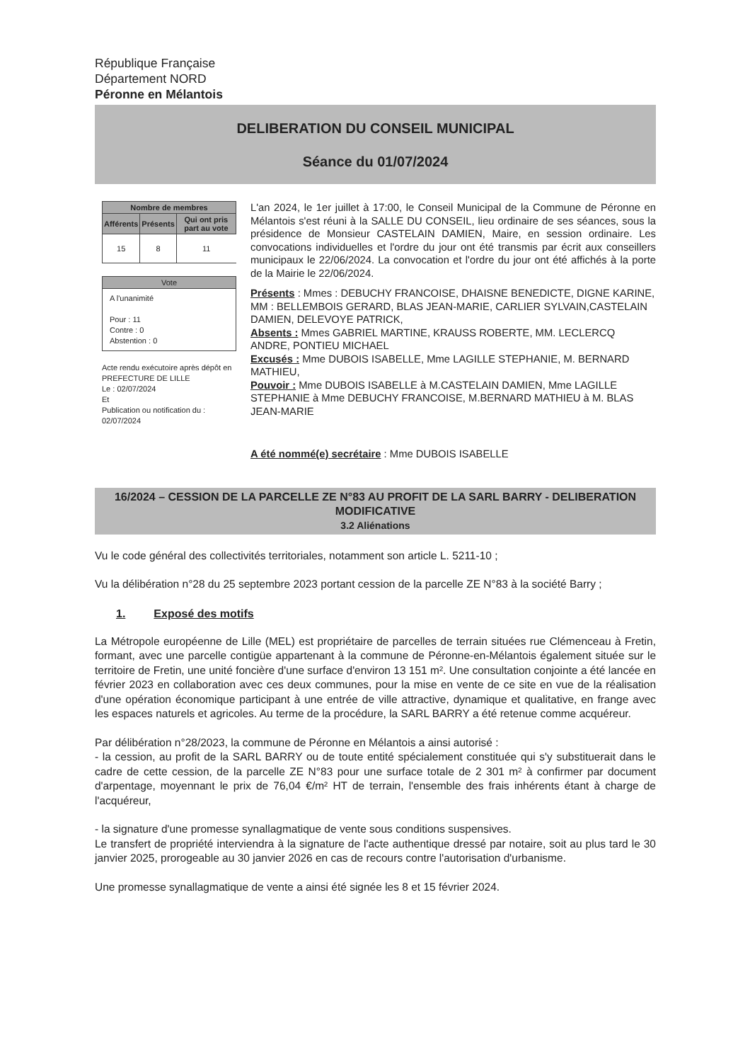République Française
Département NORD
Péronne en Mélantois
DELIBERATION DU CONSEIL MUNICIPAL
Séance du 01/07/2024
| Nombre de membres | | |
| --- | --- | --- |
| Afférents | Présents | Qui ont pris part au vote |
| 15 | 8 | 11 |
Vote
A l'unanimité
Pour : 11
Contre : 0
Abstention : 0
Acte rendu exécutoire après dépôt en PREFECTURE DE LILLE
Le : 02/07/2024
Et
Publication ou notification du :
02/07/2024
L'an 2024, le 1er juillet à 17:00, le Conseil Municipal de la Commune de Péronne en Mélantois s'est réuni à la SALLE DU CONSEIL, lieu ordinaire de ses séances, sous la présidence de Monsieur CASTELAIN DAMIEN, Maire, en session ordinaire. Les convocations individuelles et l'ordre du jour ont été transmis par écrit aux conseillers municipaux le 22/06/2024. La convocation et l'ordre du jour ont été affichés à la porte de la Mairie le 22/06/2024.
Présents : Mmes : DEBUCHY FRANCOISE, DHAISNE BENEDICTE, DIGNE KARINE, MM : BELLEMBOIS GERARD, BLAS JEAN-MARIE, CARLIER SYLVAIN,CASTELAIN DAMIEN, DELEVOYE PATRICK,
Absents : Mmes GABRIEL MARTINE, KRAUSS ROBERTE, MM. LECLERCQ ANDRE, PONTIEU MICHAEL
Excusés : Mme DUBOIS ISABELLE, Mme LAGILLE STEPHANIE, M. BERNARD MATHIEU,
Pouvoir : Mme DUBOIS ISABELLE à M.CASTELAIN DAMIEN, Mme LAGILLE STEPHANIE à Mme DEBUCHY FRANCOISE, M.BERNARD MATHIEU à M. BLAS JEAN-MARIE
A été nommé(e) secrétaire : Mme DUBOIS ISABELLE
16/2024 – CESSION DE LA PARCELLE ZE N°83 AU PROFIT DE LA SARL BARRY - DELIBERATION MODIFICATIVE
3.2 Aliénations
Vu le code général des collectivités territoriales, notamment son article L. 5211-10 ;
Vu la délibération n°28 du 25 septembre 2023 portant cession de la parcelle ZE N°83 à la société Barry ;
1. Exposé des motifs
La Métropole européenne de Lille (MEL) est propriétaire de parcelles de terrain situées rue Clémenceau à Fretin, formant, avec une parcelle contigüe appartenant à la commune de Péronne-en-Mélantois également située sur le territoire de Fretin, une unité foncière d'une surface d'environ 13 151 m². Une consultation conjointe a été lancée en février 2023 en collaboration avec ces deux communes, pour la mise en vente de ce site en vue de la réalisation d'une opération économique participant à une entrée de ville attractive, dynamique et qualitative, en frange avec les espaces naturels et agricoles. Au terme de la procédure, la SARL BARRY a été retenue comme acquéreur.
Par délibération n°28/2023, la commune de Péronne en Mélantois a ainsi autorisé :
- la cession, au profit de la SARL BARRY ou de toute entité spécialement constituée qui s'y substituerait dans le cadre de cette cession, de la parcelle ZE N°83 pour une surface totale de 2 301 m² à confirmer par document d'arpentage, moyennant le prix de 76,04 €/m² HT de terrain, l'ensemble des frais inhérents étant à charge de l'acquéreur,
- la signature d'une promesse synallagmatique de vente sous conditions suspensives.
Le transfert de propriété interviendra à la signature de l'acte authentique dressé par notaire, soit au plus tard le 30 janvier 2025, prorogeable au 30 janvier 2026 en cas de recours contre l'autorisation d'urbanisme.
Une promesse synallagmatique de vente a ainsi été signée les 8 et 15 février 2024.